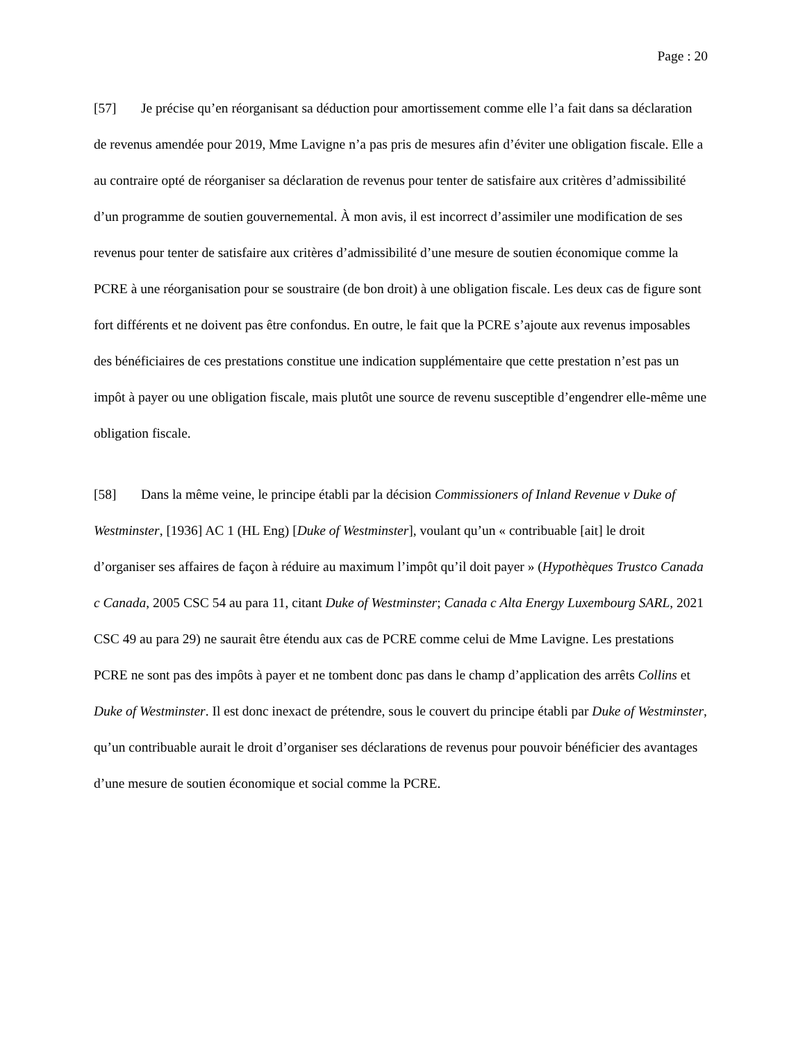Page : 20
[57] Je précise qu’en réorganisant sa déduction pour amortissement comme elle l’a fait dans sa déclaration de revenus amendée pour 2019, Mme Lavigne n’a pas pris de mesures afin d’éviter une obligation fiscale. Elle a au contraire opté de réorganiser sa déclaration de revenus pour tenter de satisfaire aux critères d’admissibilité d’un programme de soutien gouvernemental. À mon avis, il est incorrect d’assimiler une modification de ses revenus pour tenter de satisfaire aux critères d’admissibilité d’une mesure de soutien économique comme la PCRE à une réorganisation pour se soustraire (de bon droit) à une obligation fiscale. Les deux cas de figure sont fort différents et ne doivent pas être confondus. En outre, le fait que la PCRE s’ajoute aux revenus imposables des bénéficiaires de ces prestations constitue une indication supplémentaire que cette prestation n’est pas un impôt à payer ou une obligation fiscale, mais plutôt une source de revenu susceptible d’engendrer elle-même une obligation fiscale.
[58] Dans la même veine, le principe établi par la décision Commissioners of Inland Revenue v Duke of Westminster, [1936] AC 1 (HL Eng) [Duke of Westminster], voulant qu’un « contribuable [ait] le droit d’organiser ses affaires de façon à réduire au maximum l’impôt qu’il doit payer » (Hypothèques Trustco Canada c Canada, 2005 CSC 54 au para 11, citant Duke of Westminster; Canada c Alta Energy Luxembourg SARL, 2021 CSC 49 au para 29) ne saurait être étendu aux cas de PCRE comme celui de Mme Lavigne. Les prestations PCRE ne sont pas des impôts à payer et ne tombent donc pas dans le champ d’application des arrêts Collins et Duke of Westminster. Il est donc inexact de prétendre, sous le couvert du principe établi par Duke of Westminster, qu’un contribuable aurait le droit d’organiser ses déclarations de revenus pour pouvoir bénéficier des avantages d’une mesure de soutien économique et social comme la PCRE.